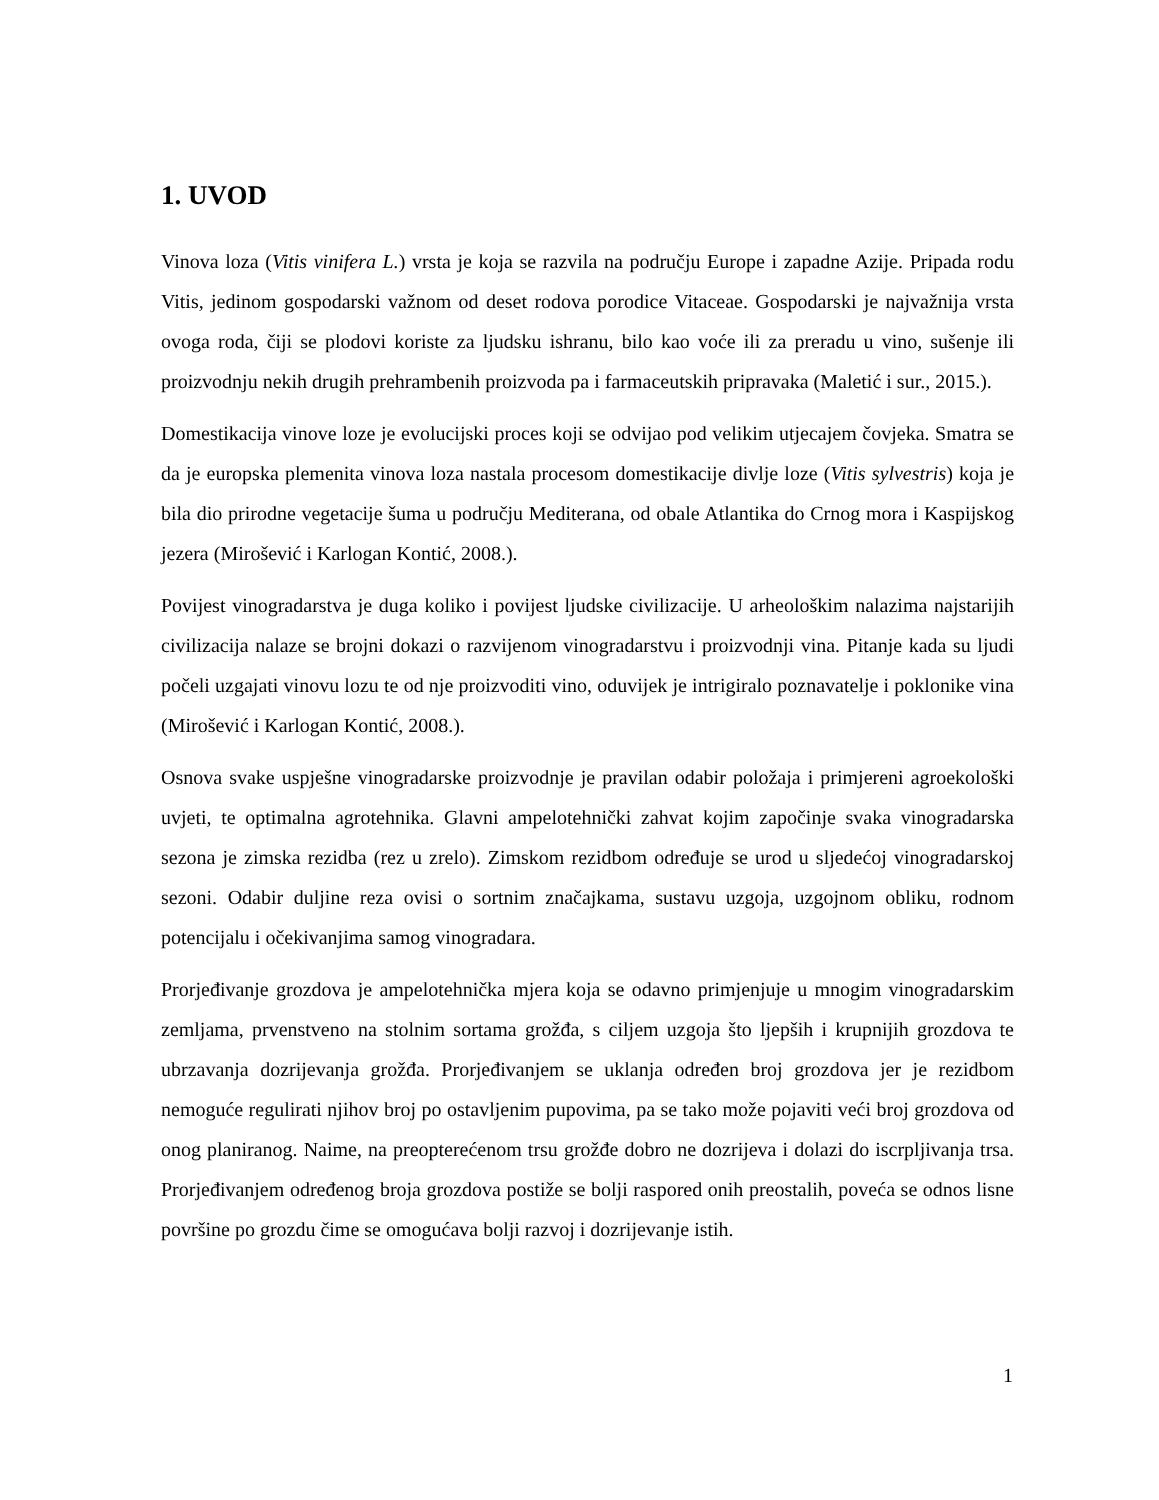1. UVOD
Vinova loza (Vitis vinifera L.) vrsta je koja se razvila na području Europe i zapadne Azije. Pripada rodu Vitis, jedinom gospodarski važnom od deset rodova porodice Vitaceae. Gospodarski je najvažnija vrsta ovoga roda, čiji se plodovi koriste za ljudsku ishranu, bilo kao voće ili za preradu u vino, sušenje ili proizvodnju nekih drugih prehrambenih proizvoda pa i farmaceutskih pripravaka (Maletić i sur., 2015.).
Domestikacija vinove loze je evolucijski proces koji se odvijao pod velikim utjecajem čovjeka. Smatra se da je europska plemenita vinova loza nastala procesom domestikacije divlje loze (Vitis sylvestris) koja je bila dio prirodne vegetacije šuma u području Mediterana, od obale Atlantika do Crnog mora i Kaspijskog jezera (Mirošević i Karlogan Kontić, 2008.).
Povijest vinogradarstva je duga koliko i povijest ljudske civilizacije. U arheološkim nalazima najstarijih civilizacija nalaze se brojni dokazi o razvijenom vinogradarstvu i proizvodnji vina. Pitanje kada su ljudi počeli uzgajati vinovu lozu te od nje proizvoditi vino, oduvijek je intrigiralo poznavatelje i poklonike vina (Mirošević i Karlogan Kontić, 2008.).
Osnova svake uspješne vinogradarske proizvodnje je pravilan odabir položaja i primjereni agroekološki uvjeti, te optimalna agrotehnika. Glavni ampelotehnički zahvat kojim započinje svaka vinogradarska sezona je zimska rezidba (rez u zrelo). Zimskom rezidbom određuje se urod u sljedećoj vinogradarskoj sezoni. Odabir duljine reza ovisi o sortnim značajkama, sustavu uzgoja, uzgojnom obliku, rodnom potencijalu i očekivanjima samog vinogradara.
Prorjeđivanje grozdova je ampelotehnička mjera koja se odavno primjenjuje u mnogim vinogradarskim zemljama, prvenstveno na stolnim sortama grožđa, s ciljem uzgoja što ljepših i krupnijih grozdova te ubrzavanja dozrijevanja grožđa. Prorjeđivanjem se uklanja određen broj grozdova jer je rezidbom nemoguće regulirati njihov broj po ostavljenim pupovima, pa se tako može pojaviti veći broj grozdova od onog planiranog. Naime, na preopterećenom trsu grožđe dobro ne dozrijeva i dolazi do iscrpljivanja trsa. Prorjeđivanjem određenog broja grozdova postiže se bolji raspored onih preostalih, poveća se odnos lisne površine po grozdu čime se omogućava bolji razvoj i dozrijevanje istih.
1